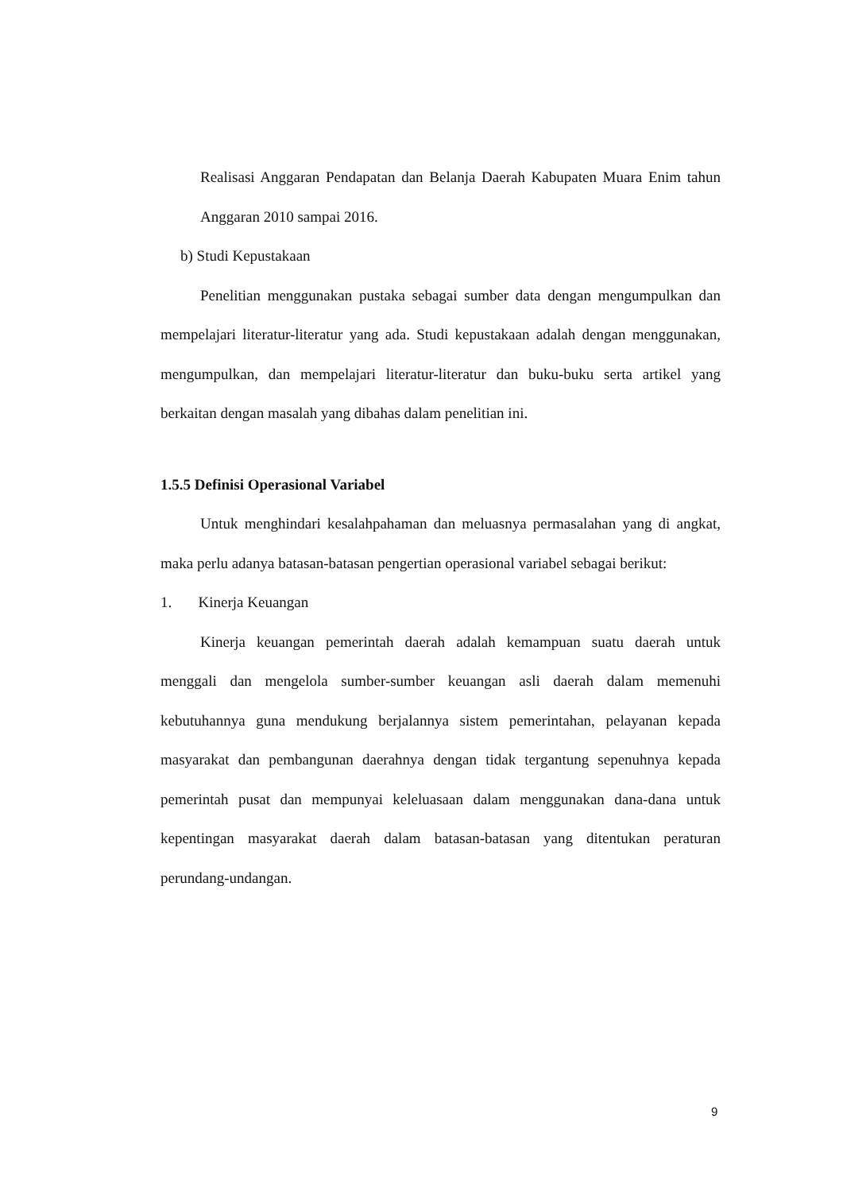Realisasi Anggaran Pendapatan dan Belanja Daerah Kabupaten Muara Enim tahun Anggaran 2010 sampai 2016.
b) Studi Kepustakaan
Penelitian menggunakan pustaka sebagai sumber data dengan mengumpulkan dan mempelajari literatur-literatur yang ada. Studi kepustakaan adalah dengan menggunakan, mengumpulkan, dan mempelajari literatur-literatur dan buku-buku serta artikel yang berkaitan dengan masalah yang dibahas dalam penelitian ini.
1.5.5 Definisi Operasional Variabel
Untuk menghindari kesalahpahaman dan meluasnya permasalahan yang di angkat, maka perlu adanya batasan-batasan pengertian operasional variabel sebagai berikut:
1. Kinerja Keuangan
Kinerja keuangan pemerintah daerah adalah kemampuan suatu daerah untuk menggali dan mengelola sumber-sumber keuangan asli daerah dalam memenuhi kebutuhannya guna mendukung berjalannya sistem pemerintahan, pelayanan kepada masyarakat dan pembangunan daerahnya dengan tidak tergantung sepenuhnya kepada pemerintah pusat dan mempunyai keleluasaan dalam menggunakan dana-dana untuk kepentingan masyarakat daerah dalam batasan-batasan yang ditentukan peraturan perundang-undangan.
9